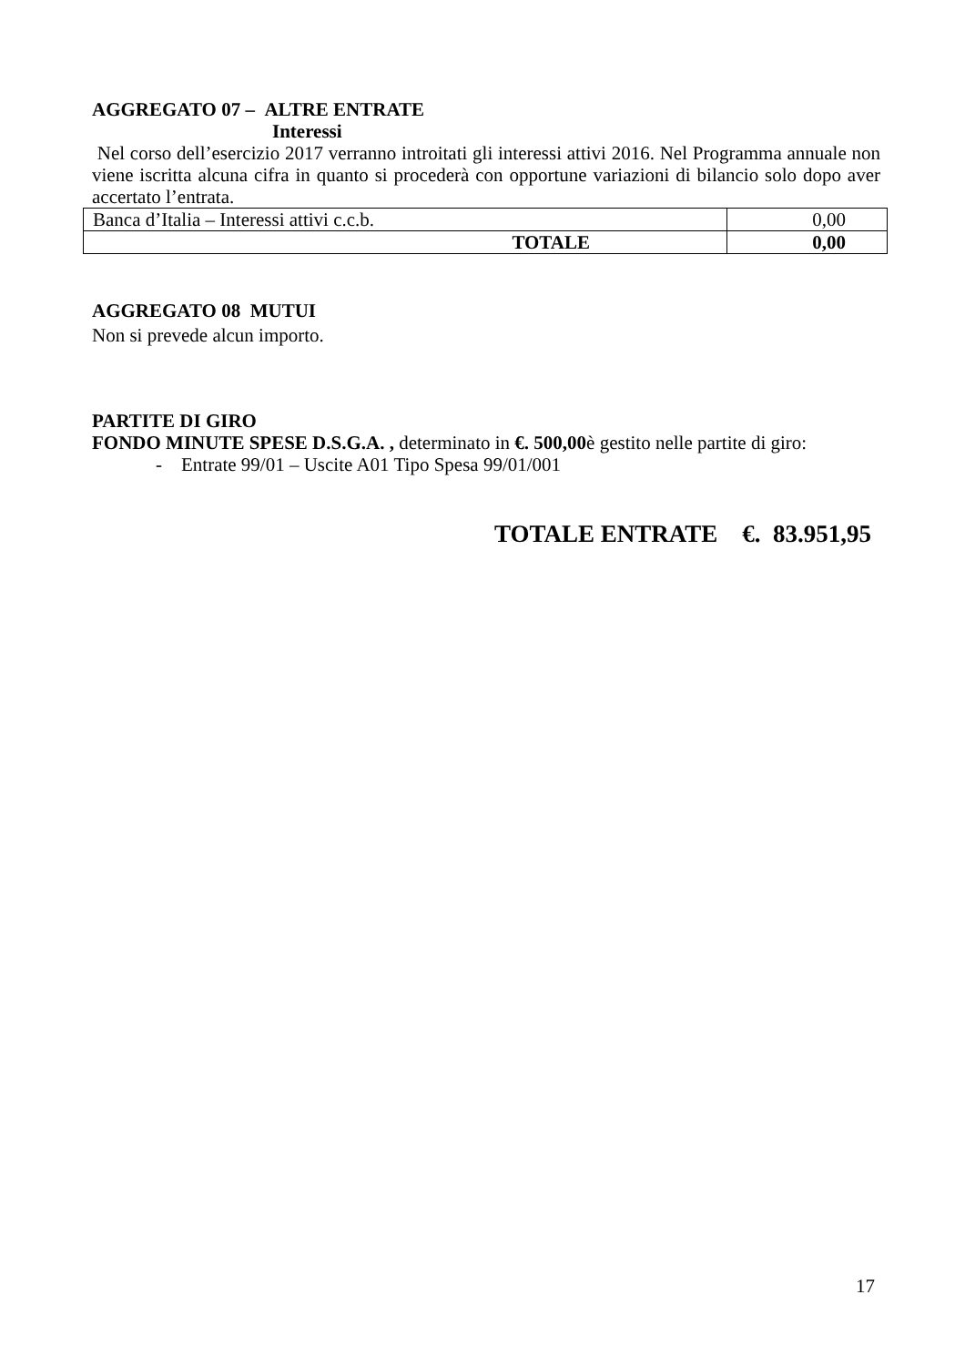AGGREGATO 07 – ALTRE ENTRATE
Interessi
Nel corso dell’esercizio 2017 verranno introitati gli interessi attivi 2016. Nel Programma annuale non viene iscritta alcuna cifra in quanto si procederà con opportune variazioni di bilancio solo dopo aver accertato l’entrata.
| Banca d’Italia – Interessi attivi c.c.b. | 0,00 |
| TOTALE | 0,00 |
AGGREGATO 08 MUTUI
Non si prevede alcun importo.
PARTITE DI GIRO
FONDO MINUTE SPESE D.S.G.A. , determinato in €. 500,00è gestito nelle partite di giro:
- Entrate 99/01 – Uscite A01 Tipo Spesa 99/01/001
TOTALE ENTRATE €. 83.951,95
17